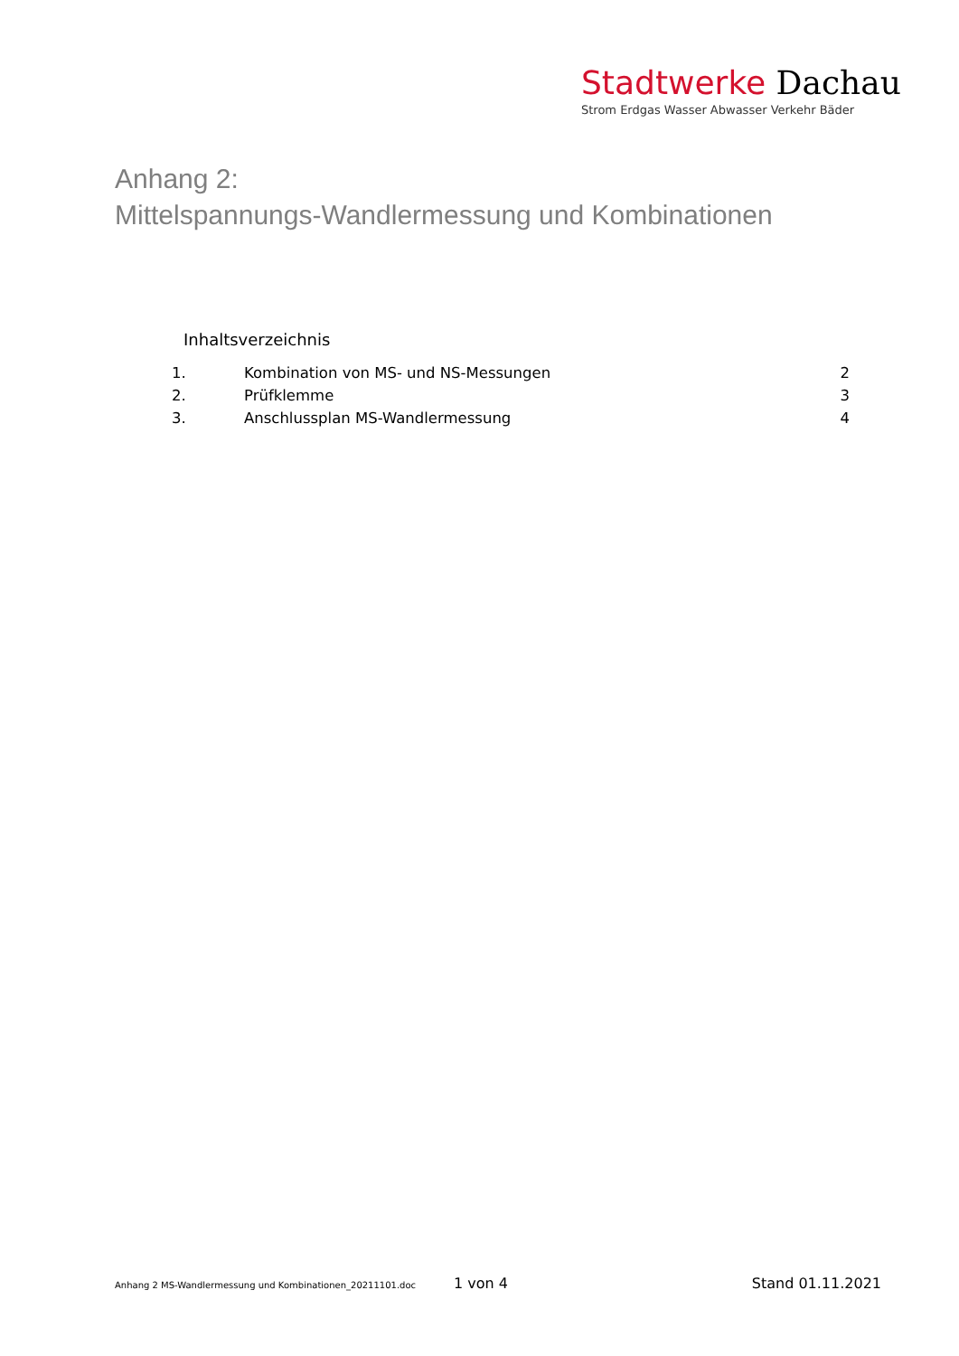Stadtwerke Dachau
Strom Erdgas Wasser Abwasser Verkehr Bäder
Anhang 2:
Mittelspannungs-Wandlermessung und Kombinationen
Inhaltsverzeichnis
1. Kombination von MS- und NS-Messungen 2
2. Prüfklemme 3
3. Anschlussplan MS-Wandlermessung 4
Anhang 2 MS-Wandlermessung und Kombinationen_20211101.doc 1 von 4 Stand 01.11.2021